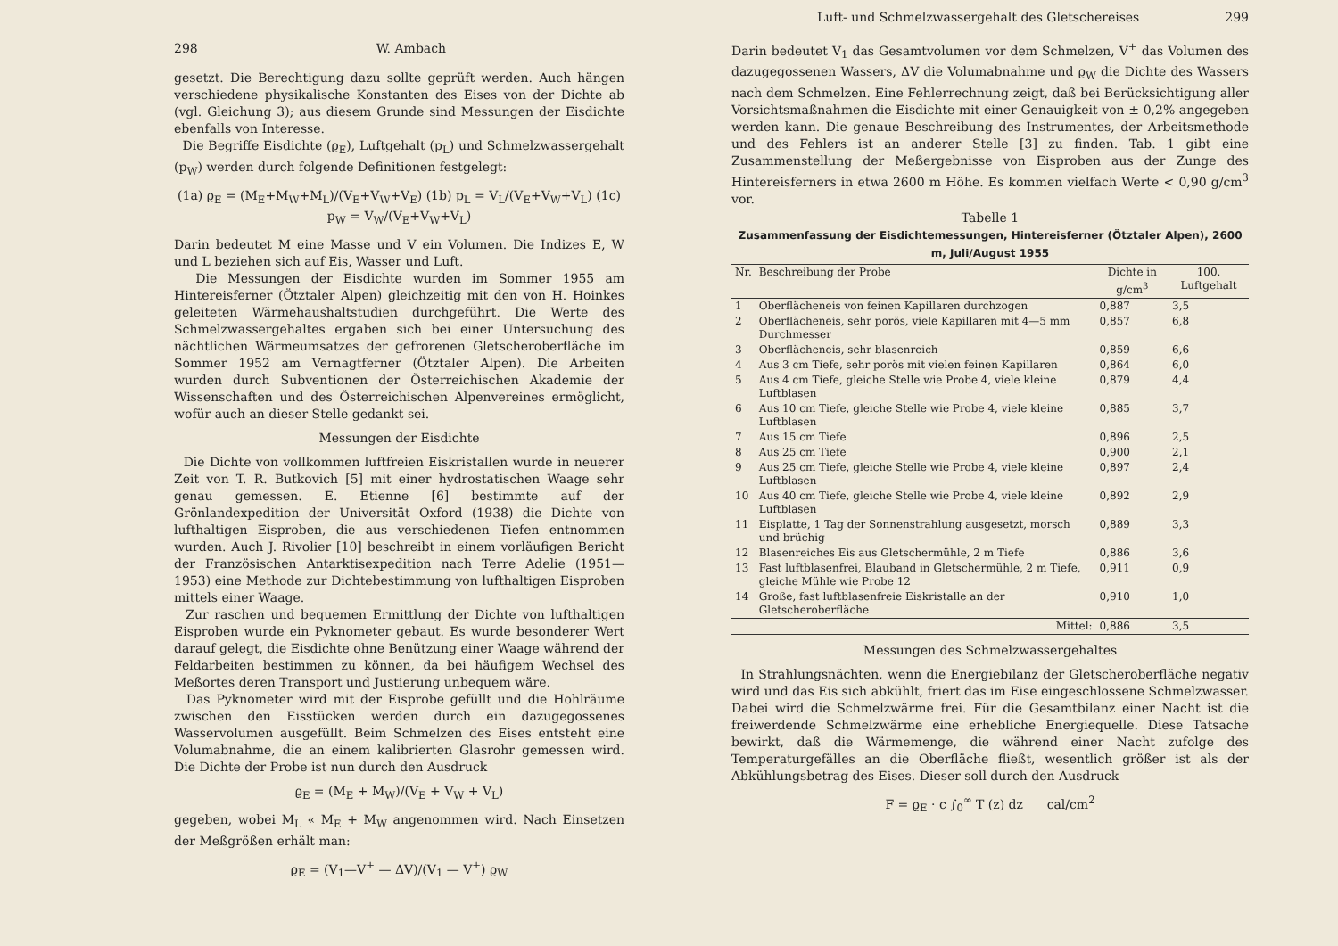298 W. Ambach
gesetzt. Die Berechtigung dazu sollte geprüft werden. Auch hängen verschiedene physikalische Konstanten des Eises von der Dichte ab (vgl. Gleichung 3); aus diesem Grunde sind Messungen der Eisdichte ebenfalls von Interesse.
Die Begriffe Eisdichte (ϱ<sub>E</sub>), Luftgehalt (p<sub>L</sub>) und Schmelzwassergehalt (p<sub>W</sub>) werden durch folgende Definitionen festgelegt:
(1a) ϱ<sub>E</sub> = (M<sub>E</sub>+M<sub>W</sub>+M<sub>L</sub>)/(V<sub>E</sub>+V<sub>W</sub>+V<sub>E</sub>) (1b) p<sub>L</sub> = V<sub>L</sub>/(V<sub>E</sub>+V<sub>W</sub>+V<sub>L</sub>) (1c) p<sub>W</sub> = V<sub>W</sub>/(V<sub>E</sub>+V<sub>W</sub>+V<sub>L</sub>)
Darin bedeutet M eine Masse und V ein Volumen. Die Indizes E, W und L beziehen sich auf Eis, Wasser und Luft.
Die Messungen der Eisdichte wurden im Sommer 1955 am Hintereisferner (Ötztaler Alpen) gleichzeitig mit den von H. Hoinkes geleiteten Wärmehaushaltstudien durchgeführt. Die Werte des Schmelzwassergehaltes ergaben sich bei einer Untersuchung des nächtlichen Wärmeumsatzes der gefrorenen Gletscheroberfläche im Sommer 1952 am Vernagtferner (Ötztaler Alpen). Die Arbeiten wurden durch Subventionen der Österreichischen Akademie der Wissenschaften und des Österreichischen Alpenvereines ermöglicht, wofür auch an dieser Stelle gedankt sei.
Messungen der Eisdichte
Die Dichte von vollkommen luftfreien Eiskristallen wurde in neuerer Zeit von T. R. Butkovich [5] mit einer hydrostatischen Waage sehr genau gemessen. E. Etienne [6] bestimmte auf der Grönlandexpedition der Universität Oxford (1938) die Dichte von lufthaltigen Eisproben, die aus verschiedenen Tiefen entnommen wurden. Auch J. Rivolier [10] beschreibt in einem vorläufigen Bericht der Französischen Antarktisexpedition nach Terre Adelie (1951—1953) eine Methode zur Dichtebestimmung von lufthaltigen Eisproben mittels einer Waage.
Zur raschen und bequemen Ermittlung der Dichte von lufthaltigen Eisproben wurde ein Pyknometer gebaut. Es wurde besonderer Wert darauf gelegt, die Eisdichte ohne Benützung einer Waage während der Feldarbeiten bestimmen zu können, da bei häufigem Wechsel des Meßortes deren Transport und Justierung unbequem wäre.
Das Pyknometer wird mit der Eisprobe gefüllt und die Hohlräume zwischen den Eisstücken werden durch ein dazugegossenes Wasservolumen ausgefüllt. Beim Schmelzen des Eises entsteht eine Volumabnahme, die an einem kalibrierten Glasrohr gemessen wird. Die Dichte der Probe ist nun durch den Ausdruck
ϱ<sub>E</sub> = (M<sub>E</sub> + M<sub>W</sub>)/(V<sub>E</sub> + V<sub>W</sub> + V<sub>L</sub>)
gegeben, wobei M<sub>L</sub> « M<sub>E</sub> + M<sub>W</sub> angenommen wird. Nach Einsetzen der Meßgrößen erhält man:
ϱ<sub>E</sub> = (V<sub>1</sub>—V<sup>+</sup> — ΔV)/(V<sub>1</sub> — V<sup>+</sup>) ϱ<sub>W</sub>
Luft- und Schmelzwassergehalt des Gletschereises 299
Darin bedeutet V<sub>1</sub> das Gesamtvolumen vor dem Schmelzen, V<sup>+</sup> das Volumen des dazugegossenen Wassers, ΔV die Volumabnahme und ϱ<sub>W</sub> die Dichte des Wassers nach dem Schmelzen. Eine Fehlerrechnung zeigt, daß bei Berücksichtigung aller Vorsichtsmaßnahmen die Eisdichte mit einer Genauigkeit von ± 0,2% angegeben werden kann. Die genaue Beschreibung des Instrumentes, der Arbeitsmethode und des Fehlers ist an anderer Stelle [3] zu finden. Tab. 1 gibt eine Zusammenstellung der Meßergebnisse von Eisproben aus der Zunge des Hintereisferners in etwa 2600 m Höhe. Es kommen vielfach Werte < 0,90 g/cm<sup>3</sup> vor.
Tabelle 1
Zusammenfassung der Eisdichtemessungen, Hintereisferner (Ötztaler Alpen), 2600 m, Juli/August 1955
| Nr. | Beschreibung der Probe | Dichte in g/cm<sup>3</sup> | 100. Luftgehalt |
| --- | --- | --- | --- |
| 1 | Oberflächeneis von feinen Kapillaren durchzogen | 0,887 | 3,5 |
| 2 | Oberflächeneis, sehr porös, viele Kapillaren mit 4—5 mm Durchmesser | 0,857 | 6,8 |
| 3 | Oberflächeneis, sehr blasenreich | 0,859 | 6,6 |
| 4 | Aus 3 cm Tiefe, sehr porös mit vielen feinen Kapillaren | 0,864 | 6,0 |
| 5 | Aus 4 cm Tiefe, gleiche Stelle wie Probe 4, viele kleine Luftblasen | 0,879 | 4,4 |
| 6 | Aus 10 cm Tiefe, gleiche Stelle wie Probe 4, viele kleine Luftblasen | 0,885 | 3,7 |
| 7 | Aus 15 cm Tiefe | 0,896 | 2,5 |
| 8 | Aus 25 cm Tiefe | 0,900 | 2,1 |
| 9 | Aus 25 cm Tiefe, gleiche Stelle wie Probe 4, viele kleine Luftblasen | 0,897 | 2,4 |
| 10 | Aus 40 cm Tiefe, gleiche Stelle wie Probe 4, viele kleine Luftblasen | 0,892 | 2,9 |
| 11 | Eisplatte, 1 Tag der Sonnenstrahlung ausgesetzt, morsch und brüchig | 0,889 | 3,3 |
| 12 | Blasenreiches Eis aus Gletschermühle, 2 m Tiefe | 0,886 | 3,6 |
| 13 | Fast luftblasenfrei, Blauband in Gletschermühle, 2 m Tiefe, gleiche Mühle wie Probe 12 | 0,911 | 0,9 |
| 14 | Große, fast luftblasenfreie Eiskristalle an der Gletscheroberfläche | 0,910 | 1,0 |
| | Mittel: | 0,886 | 3,5 |
Messungen des Schmelzwassergehaltes
In Strahlungsnächten, wenn die Energiebilanz der Gletscheroberfläche negativ wird und das Eis sich abkühlt, friert das im Eise eingeschlossene Schmelzwasser. Dabei wird die Schmelzwärme frei. Für die Gesamtbilanz einer Nacht ist die freiwerdende Schmelzwärme eine erhebliche Energiequelle. Diese Tatsache bewirkt, daß die Wärmemenge, die während einer Nacht zufolge des Temperaturgefälles an die Oberfläche fließt, wesentlich größer ist als der Abkühlungsbetrag des Eises. Dieser soll durch den Ausdruck
F = ϱ<sub>E</sub> · c ∫<sub>0</sub><sup>∞</sup> T (z) dz cal/cm<sup>2</sup>